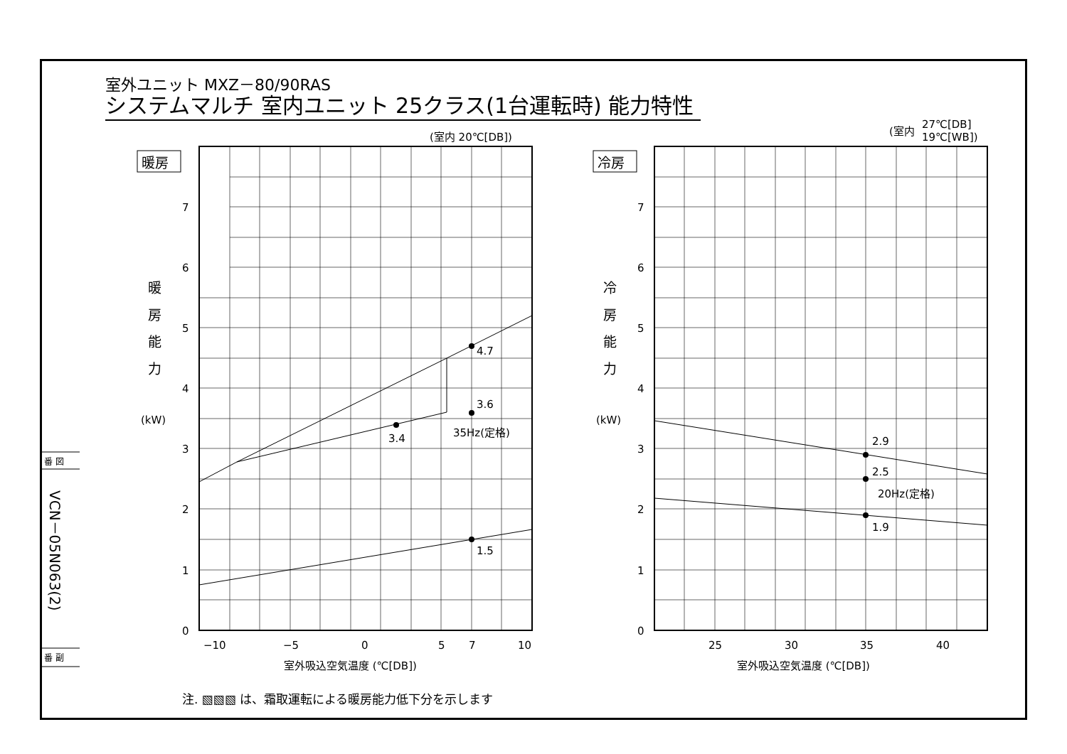室外ユニット MXZ－80/90RAS
システムマルチ 室内ユニット 25クラス(1台運転時) 能力特性
VCN－05N063(2)
(室内 20℃[DB])
(室内
27℃[DB]
19℃[WB])
暖房
冷房
暖
房
能
力
(kW)
冷
房
能
力
(kW)
7
6
5
4
3
2
1
0
7
6
5
4
3
2
1
0
−10
−5
0
5
7
10
25
30
35
40
室外吸込空気温度 (℃[DB])
室外吸込空気温度 (℃[DB])
4.7
3.6
3.4
35Hz(定格)
1.5
2.9
2.5
20Hz(定格)
1.9
番 図
番 副
注. ▧▧▧ は、霜取運転による暖房能力低下分を示します